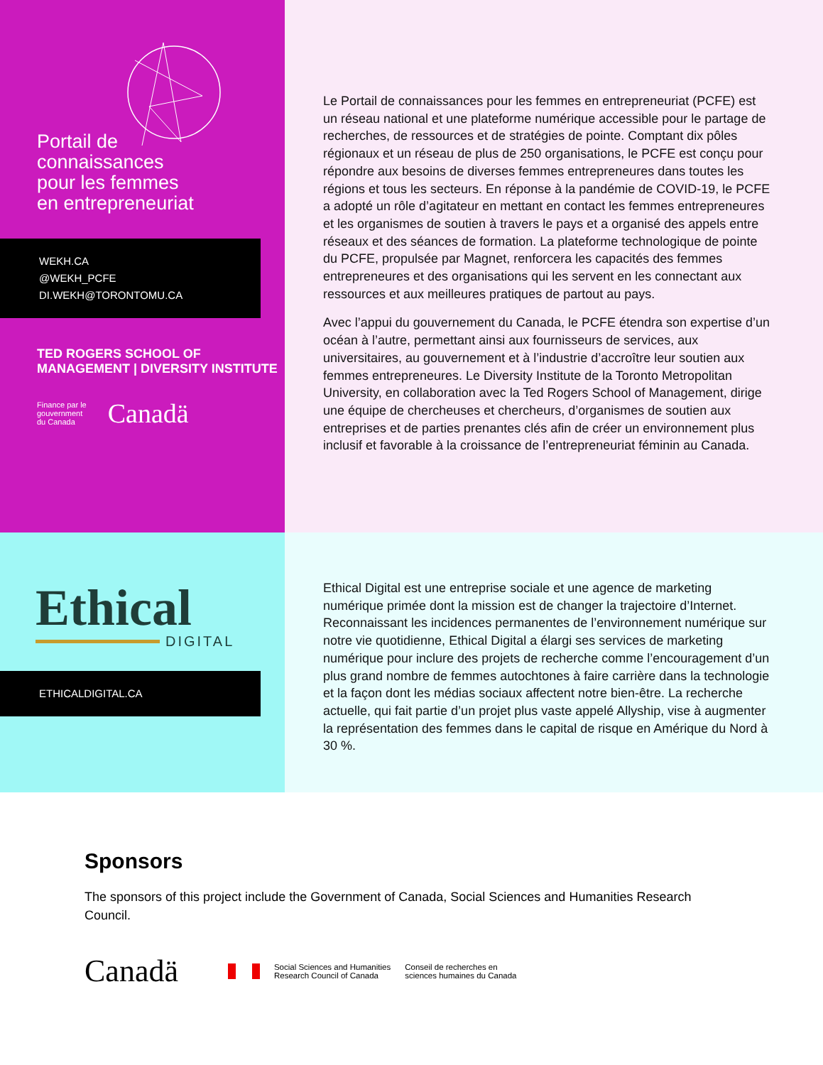Portail de
connaissances
pour les femmes
en entrepreneuriat
WEKH.CA
@WEKH_PCFE
DI.WEKH@TORONTOMU.CA
TED ROGERS SCHOOL OF MANAGEMENT | DIVERSITY INSTITUTE
Finance par le
gouvernment
du Canada Canadä
Le Portail de connaissances pour les femmes en entrepreneuriat (PCFE) est un réseau national et une plateforme numérique accessible pour le partage de recherches, de ressources et de stratégies de pointe. Comptant dix pôles régionaux et un réseau de plus de 250 organisations, le PCFE est conçu pour répondre aux besoins de diverses femmes entrepreneures dans toutes les régions et tous les secteurs. En réponse à la pandémie de COVID-19, le PCFE a adopté un rôle d’agitateur en mettant en contact les femmes entrepreneures et les organismes de soutien à travers le pays et a organisé des appels entre réseaux et des séances de formation. La plateforme technologique de pointe du PCFE, propulsée par Magnet, renforcera les capacités des femmes entrepreneures et des organisations qui les servent en les connectant aux ressources et aux meilleures pratiques de partout au pays.
Avec l’appui du gouvernement du Canada, le PCFE étendra son expertise d’un océan à l’autre, permettant ainsi aux fournisseurs de services, aux universitaires, au gouvernement et à l’industrie d’accroître leur soutien aux femmes entrepreneures. Le Diversity Institute de la Toronto Metropolitan University, en collaboration avec la Ted Rogers School of Management, dirige une équipe de chercheuses et chercheurs, d’organismes de soutien aux entreprises et de parties prenantes clés afin de créer un environnement plus inclusif et favorable à la croissance de l’entrepreneuriat féminin au Canada.
Ethical
DIGITAL
ETHICALDIGITAL.CA
Ethical Digital est une entreprise sociale et une agence de marketing numérique primée dont la mission est de changer la trajectoire d’Internet. Reconnaissant les incidences permanentes de l’environnement numérique sur notre vie quotidienne, Ethical Digital a élargi ses services de marketing numérique pour inclure des projets de recherche comme l’encouragement d’un plus grand nombre de femmes autochtones à faire carrière dans la technologie et la façon dont les médias sociaux affectent notre bien-être. La recherche actuelle, qui fait partie d’un projet plus vaste appelé Allyship, vise à augmenter la représentation des femmes dans le capital de risque en Amérique du Nord à 30 %.
Sponsors
The sponsors of this project include the Government of Canada, Social Sciences and Humanities Research Council.
Canadä Social Sciences and Humanities
Research Council of Canada Conseil de recherches en
sciences humaines du Canada